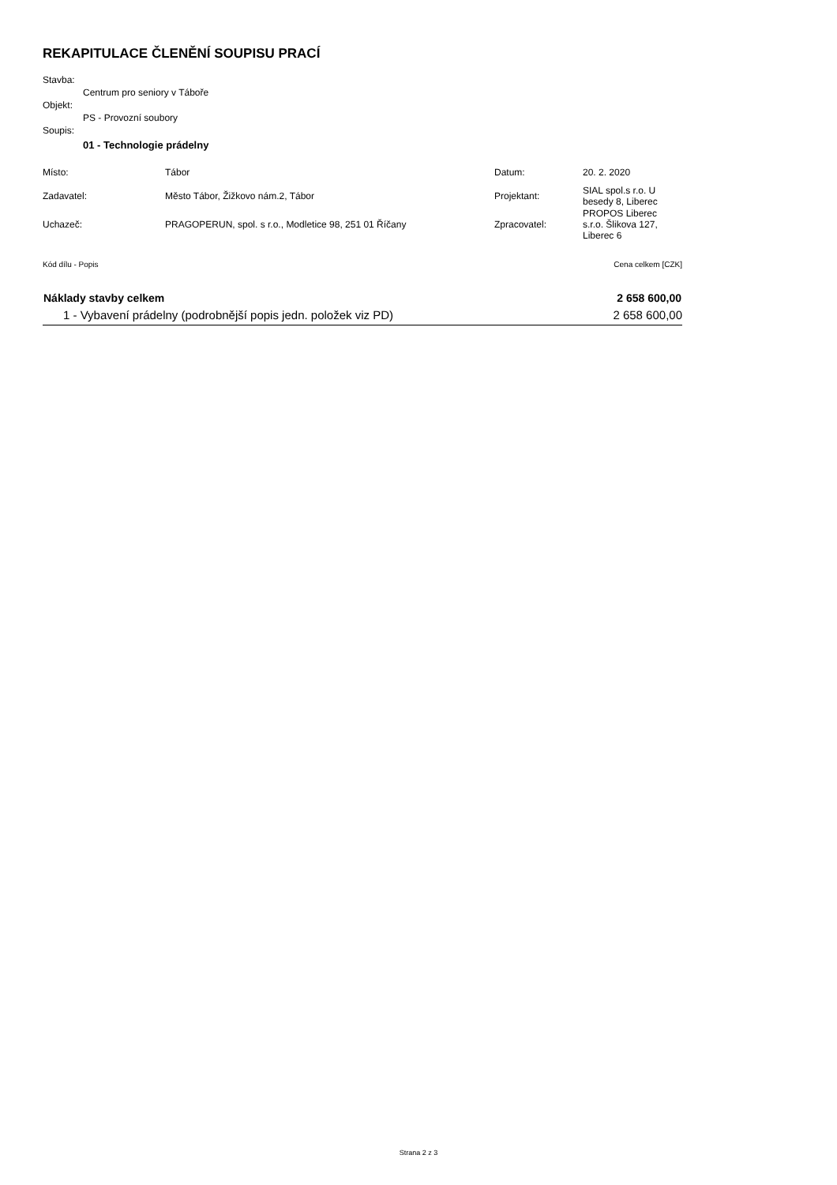REKAPITULACE ČLENĚNÍ SOUPISU PRACÍ
Stavba:
Centrum pro seniory v Táboře
Objekt:
PS - Provozní soubory
Soupis:
01 - Technologie prádelny
| Místo: | Tábor | Datum: | 20. 2. 2020 |
| Zadavatel: | Město Tábor, Žižkovo nám.2, Tábor | Projektant: | SIAL spol.s r.o. U besedy 8, Liberec |
| Uchazeč: | PRAGOPERUN, spol. s r.o., Modletice 98, 251 01 Říčany | Zpracovatel: | PROPOS Liberec s.r.o. Šlikova 127, Liberec 6 |
Kód dílu - Popis Cena celkem [CZK]
| Náklady stavby celkem | 2 658 600,00 |
| --- | --- |
| 1 - Vybavení prádelny (podrobnější popis jedn. položek viz PD) | 2 658 600,00 |
Strana 2 z 3